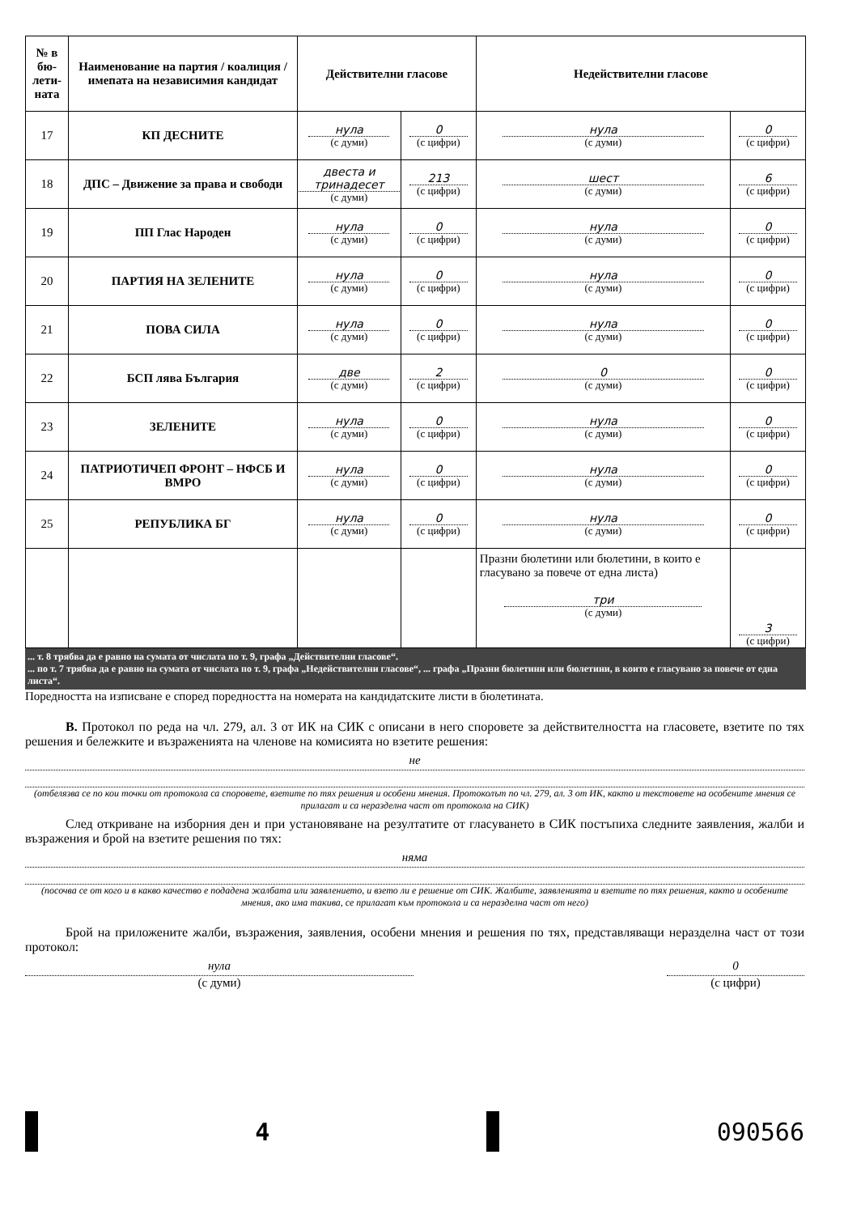| № в бю-лети-ната | Наименование на партия / коалиция / имепата на независимия кандидат | Действителни гласове | | Недействителни гласове | |
| --- | --- | --- | --- | --- | --- |
| 17 | КП ДЕСНИТЕ | нула (с думи) | 0 (с цифри) | нула (с думи) | 0 (с цифри) |
| 18 | ДПС – Движение за права и свободи | двеста и тринадесет (с думи) | 213 (с цифри) | шест (с думи) | 6 (с цифри) |
| 19 | ПП Глас Народен | нула (с думи) | 0 (с цифри) | нула (с думи) | 0 (с цифри) |
| 20 | ПАРТИЯ НА ЗЕЛЕНИТЕ | нула (с думи) | 0 (с цифри) | нула (с думи) | 0 (с цифри) |
| 21 | ПОВА СИЛА | нула (с думи) | 0 (с цифри) | нула (с думи) | 0 (с цифри) |
| 22 | БСП лява България | две (с думи) | 2 (с цифри) | 0 (с думи) | 0 (с цифри) |
| 23 | ЗЕЛЕНИТЕ | нула (с думи) | 0 (с цифри) | нула (с думи) | 0 (с цифри) |
| 24 | ПАТРИОТИЧЕП ФРОНТ – НФСБ И ВМРО | нула (с думи) | 0 (с цифри) | нула (с думи) | 0 (с цифри) |
| 25 | РЕПУБЛИКА БГ | нула (с думи) | 0 (с цифри) | нула (с думи) | 0 (с цифри) |
| | | | | Празни бюлетини или бюлетини, в които е гласувано за повече от една листа) три (с думи) | 3 (с цифри) |
... т. 8 трябва да е равно на сумата от числата по т. 9, графа „Действителни гласове“.
... по т. 7 трябва да е равно на сумата от числата по т. 9, графа „Недействителни гласове“, ... графа „Празни бюлетини или бюлетини, в които е гласувано за повече от една листа“.
Поредността на изписване е според поредността на номерата на кандидатските листи в бюлетината.
В. Протокол по реда на чл. 279, ал. 3 от ИК на СИК с описани в него споровете за действителността на гласовете, взетите по тях решения и бележките и възраженията на членове на комисията но взетите решения:
не
(отбелязва се по кои точки от протокола са споровете, взетите по тях решения и особени мнения. Протоколът по чл. 279, ал. 3 от ИК, както и текстовете на особените мнения се прилагат и са неразделна част от протокола на СИК)
След откриване на изборния ден и при установяване на резултатите от гласуването в СИК постъпиха следните заявления, жалби и възражения и брой на взетите решения по тях:
няма
(посочва се от кого и в какво качество е подадена жалбата или заявлението, и взето ли е решение от СИК. Жалбите, заявленията и взетите по тях решения, както и особените мнения, ако има такива, се прилагат към протокола и са неразделна част от него)
Брой на приложените жалби, възражения, заявления, особени мнения и решения по тях, представляващи неразделна част от този протокол:
нула
(с думи)
0
(с цифри)
4 090566